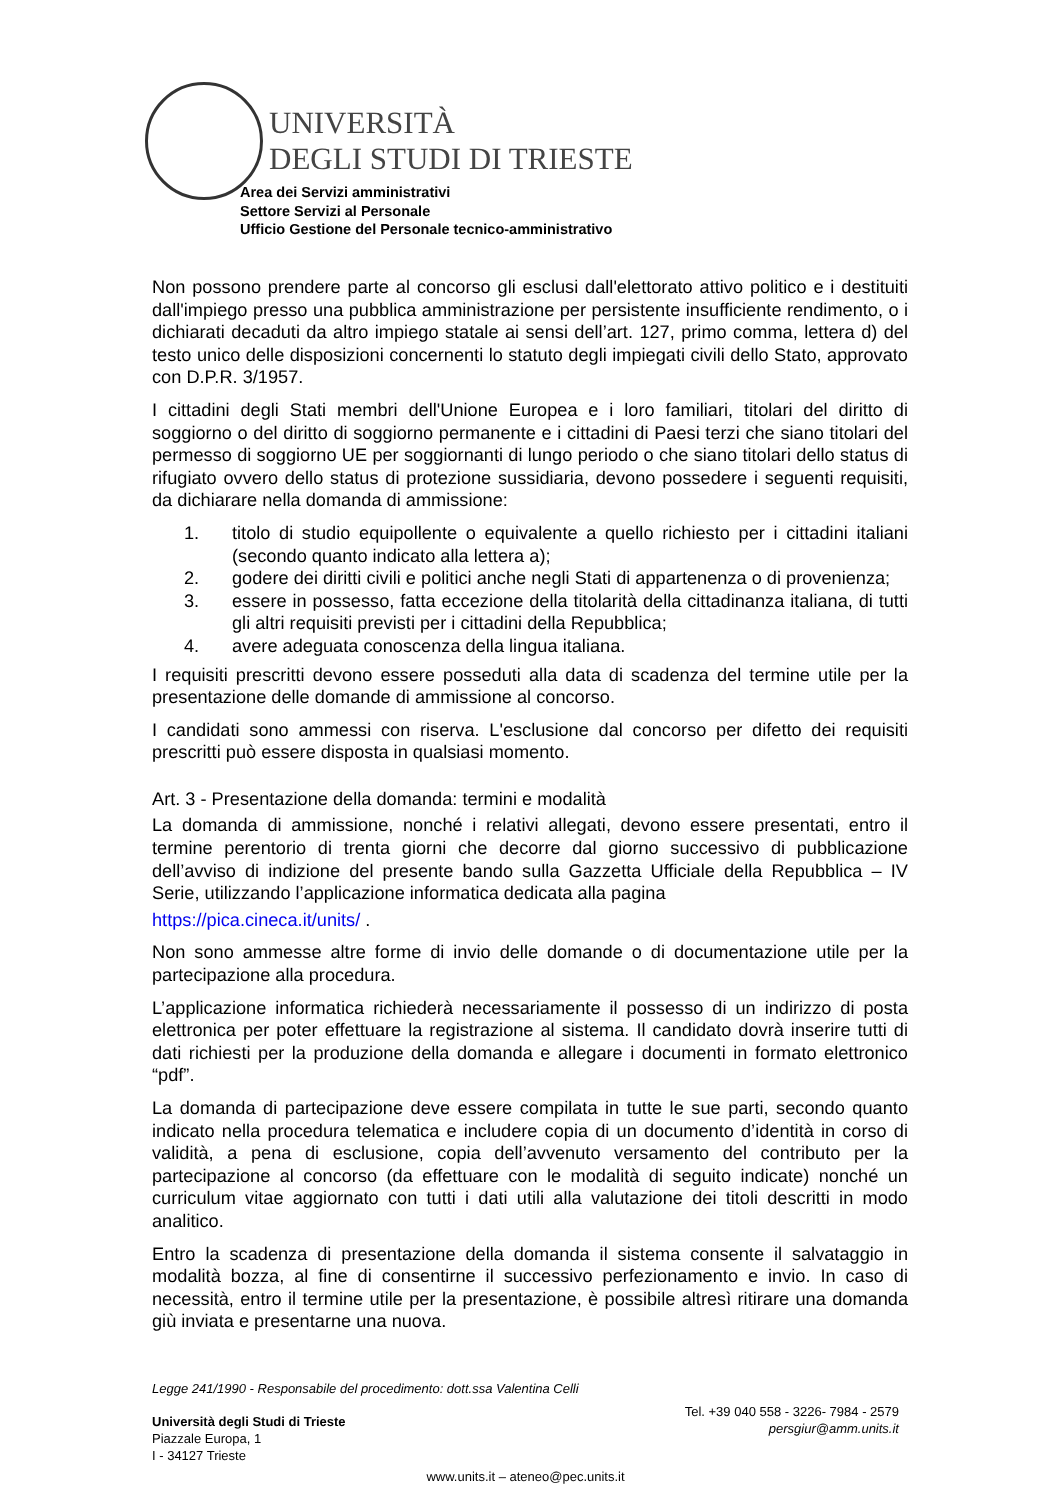UNIVERSITÀ
DEGLI STUDI DI TRIESTE
Area dei Servizi amministrativi
Settore Servizi al Personale
Ufficio Gestione del Personale tecnico-amministrativo
Non possono prendere parte al concorso gli esclusi dall'elettorato attivo politico e i destituiti dall'impiego presso una pubblica amministrazione per persistente insufficiente rendimento, o i dichiarati decaduti da altro impiego statale ai sensi dell’art. 127, primo comma, lettera d) del testo unico delle disposizioni concernenti lo statuto degli impiegati civili dello Stato, approvato con D.P.R. 3/1957.
I cittadini degli Stati membri dell'Unione Europea e i loro familiari, titolari del diritto di soggiorno o del diritto di soggiorno permanente e i cittadini di Paesi terzi che siano titolari del permesso di soggiorno UE per soggiornanti di lungo periodo o che siano titolari dello status di rifugiato ovvero dello status di protezione sussidiaria, devono possedere i seguenti requisiti, da dichiarare nella domanda di ammissione:
1. titolo di studio equipollente o equivalente a quello richiesto per i cittadini italiani (secondo quanto indicato alla lettera a);
2. godere dei diritti civili e politici anche negli Stati di appartenenza o di provenienza;
3. essere in possesso, fatta eccezione della titolarità della cittadinanza italiana, di tutti gli altri requisiti previsti per i cittadini della Repubblica;
4. avere adeguata conoscenza della lingua italiana.
I requisiti prescritti devono essere posseduti alla data di scadenza del termine utile per la presentazione delle domande di ammissione al concorso.
I candidati sono ammessi con riserva. L'esclusione dal concorso per difetto dei requisiti prescritti può essere disposta in qualsiasi momento.
Art. 3 - Presentazione della domanda: termini e modalità
La domanda di ammissione, nonché i relativi allegati, devono essere presentati, entro il termine perentorio di trenta giorni che decorre dal giorno successivo di pubblicazione dell’avviso di indizione del presente bando sulla Gazzetta Ufficiale della Repubblica – IV Serie, utilizzando l’applicazione informatica dedicata alla pagina
https://pica.cineca.it/units/ .
Non sono ammesse altre forme di invio delle domande o di documentazione utile per la partecipazione alla procedura.
L’applicazione informatica richiederà necessariamente il possesso di un indirizzo di posta elettronica per poter effettuare la registrazione al sistema. Il candidato dovrà inserire tutti di dati richiesti per la produzione della domanda e allegare i documenti in formato elettronico “pdf”.
La domanda di partecipazione deve essere compilata in tutte le sue parti, secondo quanto indicato nella procedura telematica e includere copia di un documento d’identità in corso di validità, a pena di esclusione, copia dell’avvenuto versamento del contributo per la partecipazione al concorso (da effettuare con le modalità di seguito indicate) nonché un curriculum vitae aggiornato con tutti i dati utili alla valutazione dei titoli descritti in modo analitico.
Entro la scadenza di presentazione della domanda il sistema consente il salvataggio in modalità bozza, al fine di consentirne il successivo perfezionamento e invio. In caso di necessità, entro il termine utile per la presentazione, è possibile altresì ritirare una domanda giù inviata e presentarne una nuova.
Legge 241/1990 - Responsabile del procedimento: dott.ssa Valentina Celli
Università degli Studi di Trieste
Piazzale Europa, 1
I - 34127 Trieste
Tel. +39 040 558 - 3226- 7984 - 2579
persgiur@amm.units.it
www.units.it – ateneo@pec.units.it